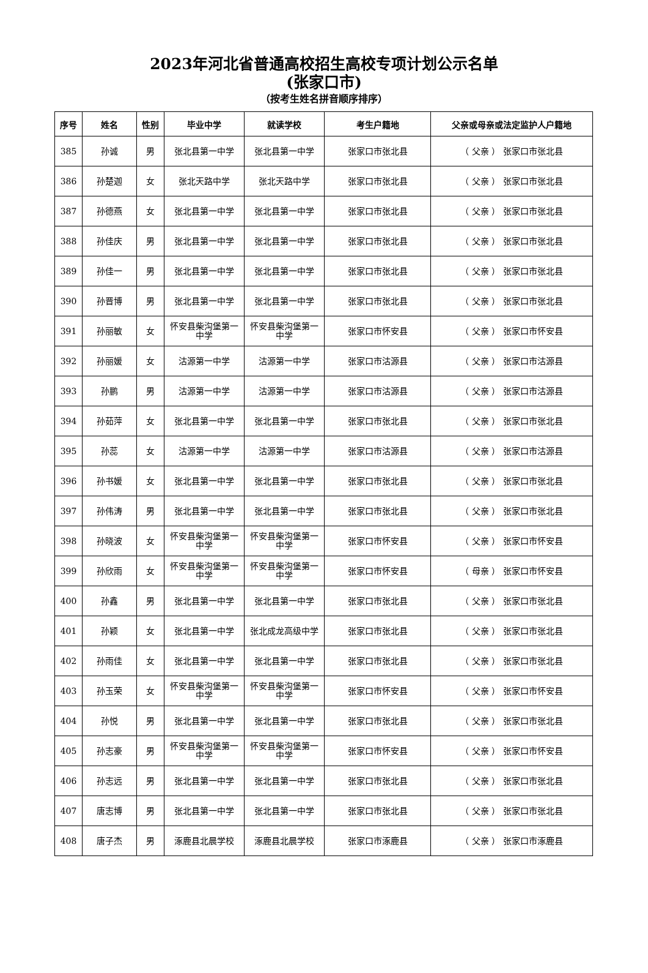2023年河北省普通高校招生高校专项计划公示名单
(张家口市)
（按考生姓名拼音顺序排序）
| 序号 | 姓名 | 性别 | 毕业中学 | 就读学校 | 考生户籍地 | 父亲或母亲或法定监护人户籍地 |
| --- | --- | --- | --- | --- | --- | --- |
| 385 | 孙诚 | 男 | 张北县第一中学 | 张北县第一中学 | 张家口市张北县 | （ 父亲 ） 张家口市张北县 |
| 386 | 孙楚迦 | 女 | 张北天路中学 | 张北天路中学 | 张家口市张北县 | （ 父亲 ） 张家口市张北县 |
| 387 | 孙德燕 | 女 | 张北县第一中学 | 张北县第一中学 | 张家口市张北县 | （ 父亲 ） 张家口市张北县 |
| 388 | 孙佳庆 | 男 | 张北县第一中学 | 张北县第一中学 | 张家口市张北县 | （ 父亲 ） 张家口市张北县 |
| 389 | 孙佳一 | 男 | 张北县第一中学 | 张北县第一中学 | 张家口市张北县 | （ 父亲 ） 张家口市张北县 |
| 390 | 孙晋博 | 男 | 张北县第一中学 | 张北县第一中学 | 张家口市张北县 | （ 父亲 ） 张家口市张北县 |
| 391 | 孙丽敏 | 女 | 怀安县柴沟堡第一中学 | 怀安县柴沟堡第一中学 | 张家口市怀安县 | （ 父亲 ） 张家口市怀安县 |
| 392 | 孙丽媛 | 女 | 沽源第一中学 | 沽源第一中学 | 张家口市沽源县 | （ 父亲 ） 张家口市沽源县 |
| 393 | 孙鹏 | 男 | 沽源第一中学 | 沽源第一中学 | 张家口市沽源县 | （ 父亲 ） 张家口市沽源县 |
| 394 | 孙茹萍 | 女 | 张北县第一中学 | 张北县第一中学 | 张家口市张北县 | （ 父亲 ） 张家口市张北县 |
| 395 | 孙蕊 | 女 | 沽源第一中学 | 沽源第一中学 | 张家口市沽源县 | （ 父亲 ） 张家口市沽源县 |
| 396 | 孙书媛 | 女 | 张北县第一中学 | 张北县第一中学 | 张家口市张北县 | （ 父亲 ） 张家口市张北县 |
| 397 | 孙伟涛 | 男 | 张北县第一中学 | 张北县第一中学 | 张家口市张北县 | （ 父亲 ） 张家口市张北县 |
| 398 | 孙晓波 | 女 | 怀安县柴沟堡第一中学 | 怀安县柴沟堡第一中学 | 张家口市怀安县 | （ 父亲 ） 张家口市怀安县 |
| 399 | 孙欣雨 | 女 | 怀安县柴沟堡第一中学 | 怀安县柴沟堡第一中学 | 张家口市怀安县 | （ 母亲 ） 张家口市怀安县 |
| 400 | 孙鑫 | 男 | 张北县第一中学 | 张北县第一中学 | 张家口市张北县 | （ 父亲 ） 张家口市张北县 |
| 401 | 孙颖 | 女 | 张北县第一中学 | 张北成龙高级中学 | 张家口市张北县 | （ 父亲 ） 张家口市张北县 |
| 402 | 孙雨佳 | 女 | 张北县第一中学 | 张北县第一中学 | 张家口市张北县 | （ 父亲 ） 张家口市张北县 |
| 403 | 孙玉荣 | 女 | 怀安县柴沟堡第一中学 | 怀安县柴沟堡第一中学 | 张家口市怀安县 | （ 父亲 ） 张家口市怀安县 |
| 404 | 孙悦 | 男 | 张北县第一中学 | 张北县第一中学 | 张家口市张北县 | （ 父亲 ） 张家口市张北县 |
| 405 | 孙志豪 | 男 | 怀安县柴沟堡第一中学 | 怀安县柴沟堡第一中学 | 张家口市怀安县 | （ 父亲 ） 张家口市怀安县 |
| 406 | 孙志远 | 男 | 张北县第一中学 | 张北县第一中学 | 张家口市张北县 | （ 父亲 ） 张家口市张北县 |
| 407 | 唐志博 | 男 | 张北县第一中学 | 张北县第一中学 | 张家口市张北县 | （ 父亲 ） 张家口市张北县 |
| 408 | 唐子杰 | 男 | 涿鹿县北晨学校 | 涿鹿县北晨学校 | 张家口市涿鹿县 | （ 父亲 ） 张家口市涿鹿县 |